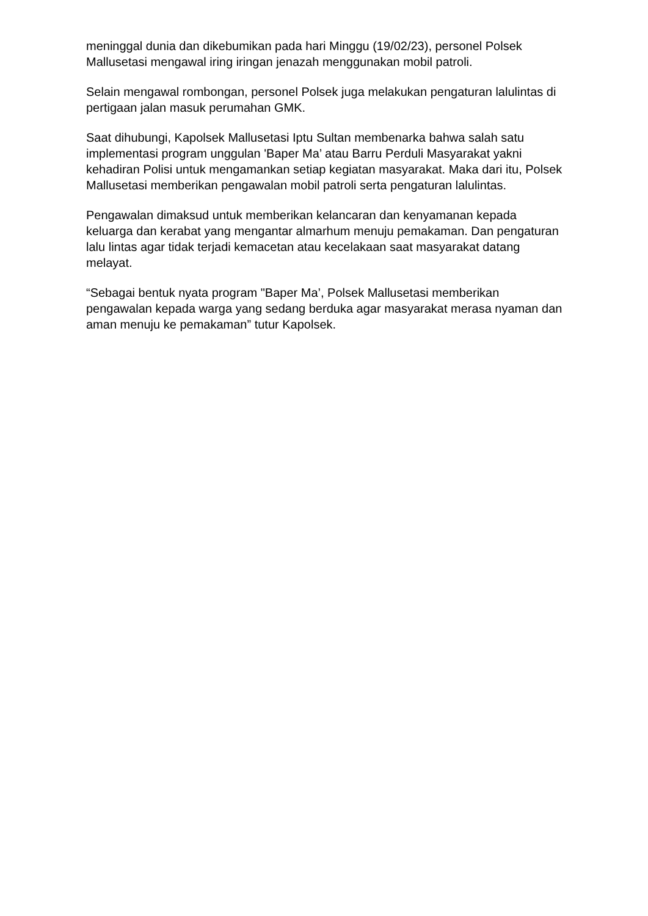meninggal dunia dan dikebumikan pada hari Minggu (19/02/23), personel Polsek Mallusetasi mengawal iring iringan jenazah menggunakan mobil patroli.
Selain mengawal rombongan, personel Polsek juga melakukan pengaturan lalulintas di pertigaan jalan masuk perumahan GMK.
Saat dihubungi, Kapolsek Mallusetasi Iptu Sultan membenarka bahwa salah satu implementasi program unggulan 'Baper Ma’ atau Barru Perduli Masyarakat yakni kehadiran Polisi untuk mengamankan setiap kegiatan masyarakat. Maka dari itu, Polsek Mallusetasi memberikan pengawalan mobil patroli serta pengaturan lalulintas.
Pengawalan dimaksud untuk memberikan kelancaran dan kenyamanan kepada keluarga dan kerabat yang mengantar almarhum menuju pemakaman. Dan pengaturan lalu lintas agar tidak terjadi kemacetan atau kecelakaan saat masyarakat datang melayat.
“Sebagai bentuk nyata program "Baper Ma’, Polsek Mallusetasi memberikan pengawalan kepada warga yang sedang berduka agar masyarakat merasa nyaman dan aman menuju ke pemakaman” tutur Kapolsek.